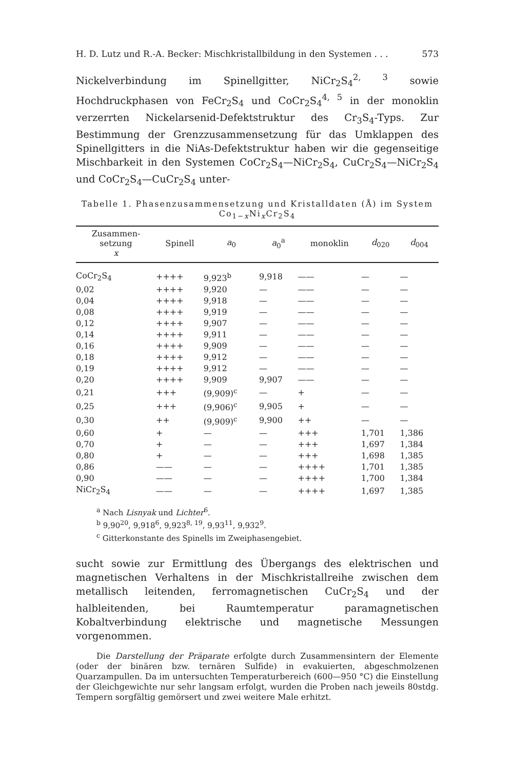H. D. Lutz und R.-A. Becker: Mischkristallbildung in den Systemen . . . 573
Nickelverbindung im Spinellgitter, NiCr<sub>2</sub>S<sub>4</sub><sup>2, 3</sup> sowie Hochdruckphasen von FeCr<sub>2</sub>S<sub>4</sub> und CoCr<sub>2</sub>S<sub>4</sub><sup>4, 5</sup> in der monoklin verzerrten Nickelarsenid-Defektstruktur des Cr<sub>3</sub>S<sub>4</sub>-Typs. Zur Bestimmung der Grenzzusammensetzung für das Umklappen des Spinellgitters in die NiAs-Defektstruktur haben wir die gegenseitige Mischbarkeit in den Systemen CoCr<sub>2</sub>S<sub>4</sub>—NiCr<sub>2</sub>S<sub>4</sub>, CuCr<sub>2</sub>S<sub>4</sub>—NiCr<sub>2</sub>S<sub>4</sub> und CoCr<sub>2</sub>S<sub>4</sub>—CuCr<sub>2</sub>S<sub>4</sub> unter-
Tabelle 1. Phasenzusammensetzung und Kristalldaten (Å) im System Co<sub>1−x</sub>Ni<sub>x</sub>Cr<sub>2</sub>S<sub>4</sub>
| Zusammen- setzung x | Spinell | a<sub>0</sub> | a<sub>0</sub><sup>a</sup> | monoklin | d<sub>020</sub> | d<sub>004</sub> |
| --- | --- | --- | --- | --- | --- | --- |
| CoCr<sub>2</sub>S<sub>4</sub> | ++++ | 9,923<sup>b</sup> | 9,918 | —— | — | — |
| 0,02 | ++++ | 9,920 | — | —— | — | — |
| 0,04 | ++++ | 9,918 | — | —— | — | — |
| 0,08 | ++++ | 9,919 | — | —— | — | — |
| 0,12 | ++++ | 9,907 | — | —— | — | — |
| 0,14 | ++++ | 9,911 | — | —— | — | — |
| 0,16 | ++++ | 9,909 | — | —— | — | — |
| 0,18 | ++++ | 9,912 | — | —— | — | — |
| 0,19 | ++++ | 9,912 | — | —— | — | — |
| 0,20 | ++++ | 9,909 | 9,907 | —— | — | — |
| 0,21 | +++ | (9,909)<sup>c</sup> | — | + | — | — |
| 0,25 | +++ | (9,906)<sup>c</sup> | 9,905 | + | — | — |
| 0,30 | ++ | (9,909)<sup>c</sup> | 9,900 | ++ | — | — |
| 0,60 | + | — | — | +++ | 1,701 | 1,386 |
| 0,70 | + | — | — | +++ | 1,697 | 1,384 |
| 0,80 | + | — | — | +++ | 1,698 | 1,385 |
| 0,86 | —— | — | — | ++++ | 1,701 | 1,385 |
| 0,90 | —— | — | — | ++++ | 1,700 | 1,384 |
| NiCr<sub>2</sub>S<sub>4</sub> | —— | — | — | ++++ | 1,697 | 1,385 |
<sup>a</sup> Nach Lisnyak und Lichter<sup>6</sup>.
<sup>b</sup> 9,90<sup>20</sup>, 9,918<sup>6</sup>, 9,923<sup>8, 19</sup>, 9,93<sup>11</sup>, 9,932<sup>9</sup>.
<sup>c</sup> Gitterkonstante des Spinells im Zweiphasengebiet.
sucht sowie zur Ermittlung des Übergangs des elektrischen und magnetischen Verhaltens in der Mischkristallreihe zwischen dem metallisch leitenden, ferromagnetischen CuCr<sub>2</sub>S<sub>4</sub> und der halbleitenden, bei Raumtemperatur paramagnetischen Kobaltverbindung elektrische und magnetische Messungen vorgenommen.
Die Darstellung der Präparate erfolgte durch Zusammensintern der Elemente (oder der binären bzw. ternären Sulfide) in evakuierten, abgeschmolzenen Quarzampullen. Da im untersuchten Temperaturbereich (600—950 °C) die Einstellung der Gleichgewichte nur sehr langsam erfolgt, wurden die Proben nach jeweils 80stdg. Tempern sorgfältig gemörsert und zwei weitere Male erhitzt.